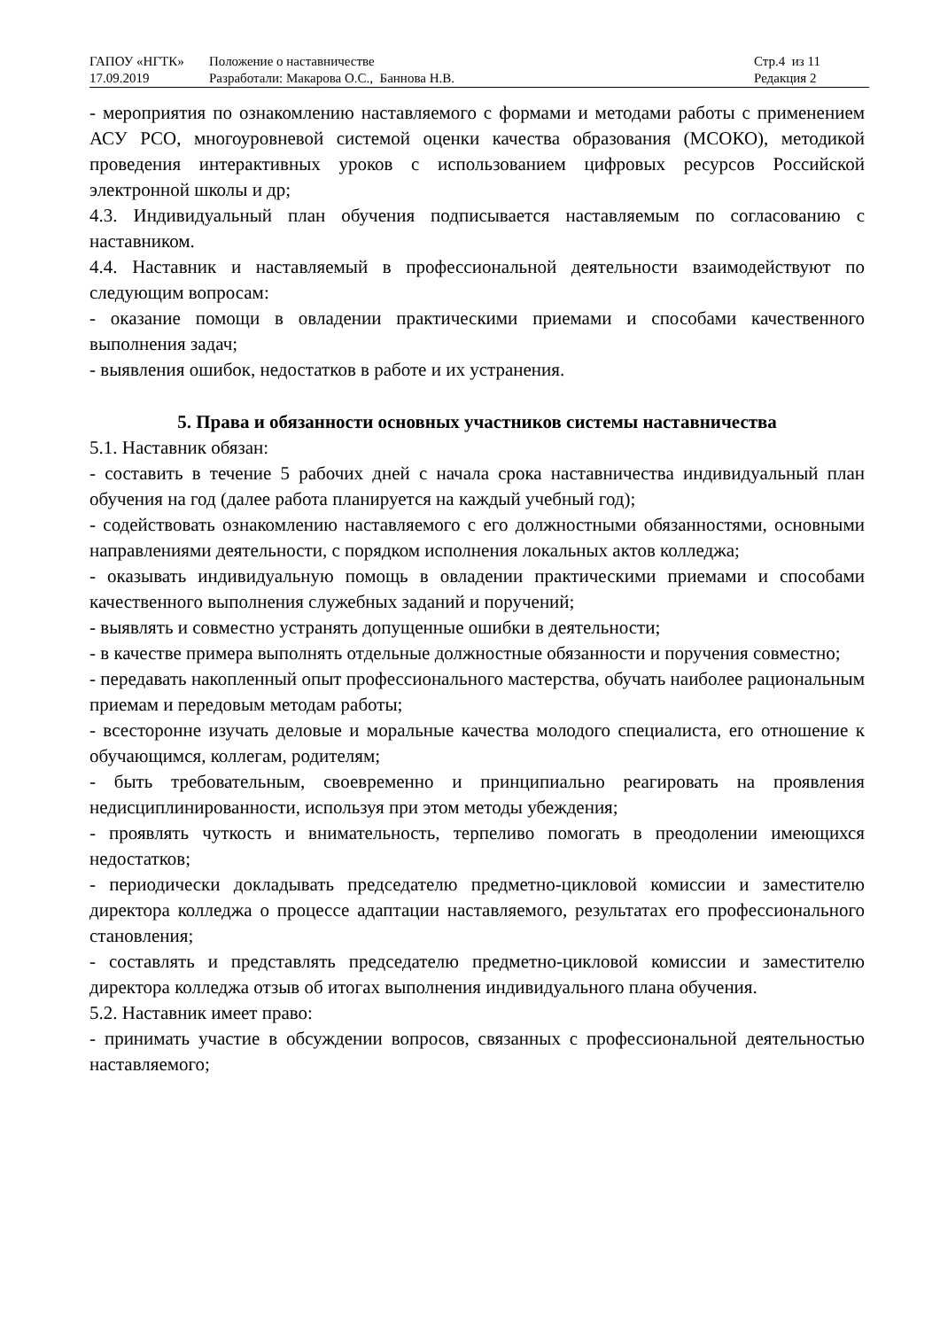| ГАПОУ «НГТК» | Положение о наставничестве | Стр.4 из 11 |
| 17.09.2019 | Разработали: Макарова О.С., Баннова Н.В. | Редакция 2 |
- мероприятия по ознакомлению наставляемого с формами и методами работы с применением АСУ РСО, многоуровневой системой оценки качества образования (МСОКО), методикой проведения интерактивных уроков с использованием цифровых ресурсов Российской электронной школы и др;
4.3. Индивидуальный план обучения подписывается наставляемым по согласованию с наставником.
4.4. Наставник и наставляемый в профессиональной деятельности взаимодействуют по следующим вопросам:
- оказание помощи в овладении практическими приемами и способами качественного выполнения задач;
- выявления ошибок, недостатков в работе и их устранения.
5. Права и обязанности основных участников системы наставничества
5.1. Наставник обязан:
- составить в течение 5 рабочих дней с начала срока наставничества индивидуальный план обучения на год (далее работа планируется на каждый учебный год);
- содействовать ознакомлению наставляемого с его должностными обязанностями, основными направлениями деятельности, с порядком исполнения локальных актов колледжа;
- оказывать индивидуальную помощь в овладении практическими приемами и способами качественного выполнения служебных заданий и поручений;
- выявлять и совместно устранять допущенные ошибки в деятельности;
- в качестве примера выполнять отдельные должностные обязанности и поручения совместно;
- передавать накопленный опыт профессионального мастерства, обучать наиболее рациональным приемам и передовым методам работы;
- всесторонне изучать деловые и моральные качества молодого специалиста, его отношение к обучающимся, коллегам, родителям;
- быть требовательным, своевременно и принципиально реагировать на проявления недисциплинированности, используя при этом методы убеждения;
- проявлять чуткость и внимательность, терпеливо помогать в преодолении имеющихся недостатков;
- периодически докладывать председателю предметно-цикловой комиссии и заместителю директора колледжа о процессе адаптации наставляемого, результатах его профессионального становления;
- составлять и представлять председателю предметно-цикловой комиссии и заместителю директора колледжа отзыв об итогах выполнения индивидуального плана обучения.
5.2. Наставник имеет право:
- принимать участие в обсуждении вопросов, связанных с профессиональной деятельностью наставляемого;